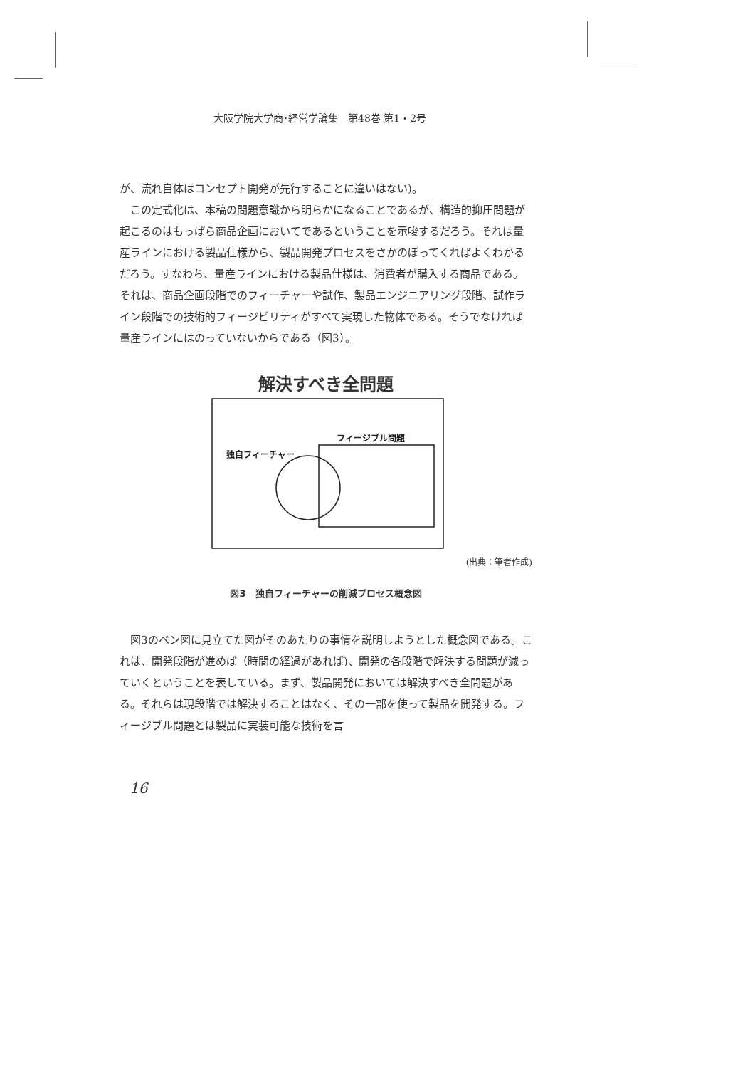大阪学院大学商･経営学論集　第48巻 第1・2号
が、流れ自体はコンセプト開発が先行することに違いはない)。
この定式化は、本稿の問題意識から明らかになることであるが、構造的抑圧問題が起こるのはもっぱら商品企画においてであるということを示唆するだろう。それは量産ラインにおける製品仕様から、製品開発プロセスをさかのぼってくればよくわかるだろう。すなわち、量産ラインにおける製品仕様は、消費者が購入する商品である。それは、商品企画段階でのフィーチャーや試作、製品エンジニアリング段階、試作ライン段階での技術的フィージビリティがすべて実現した物体である。そうでなければ量産ラインにはのっていないからである（図3）。
解決すべき全問題
フィージブル問題
独自フィーチャー
(出典：筆者作成)
図3　独自フィーチャーの削減プロセス概念図
図3のベン図に見立てた図がそのあたりの事情を説明しようとした概念図である。これは、開発段階が進めば（時間の経過があれば)、開発の各段階で解決する問題が減っていくということを表している。まず、製品開発においては解決すべき全問題がある。それらは現段階では解決することはなく、その一部を使って製品を開発する。フィージブル問題とは製品に実装可能な技術を言
16